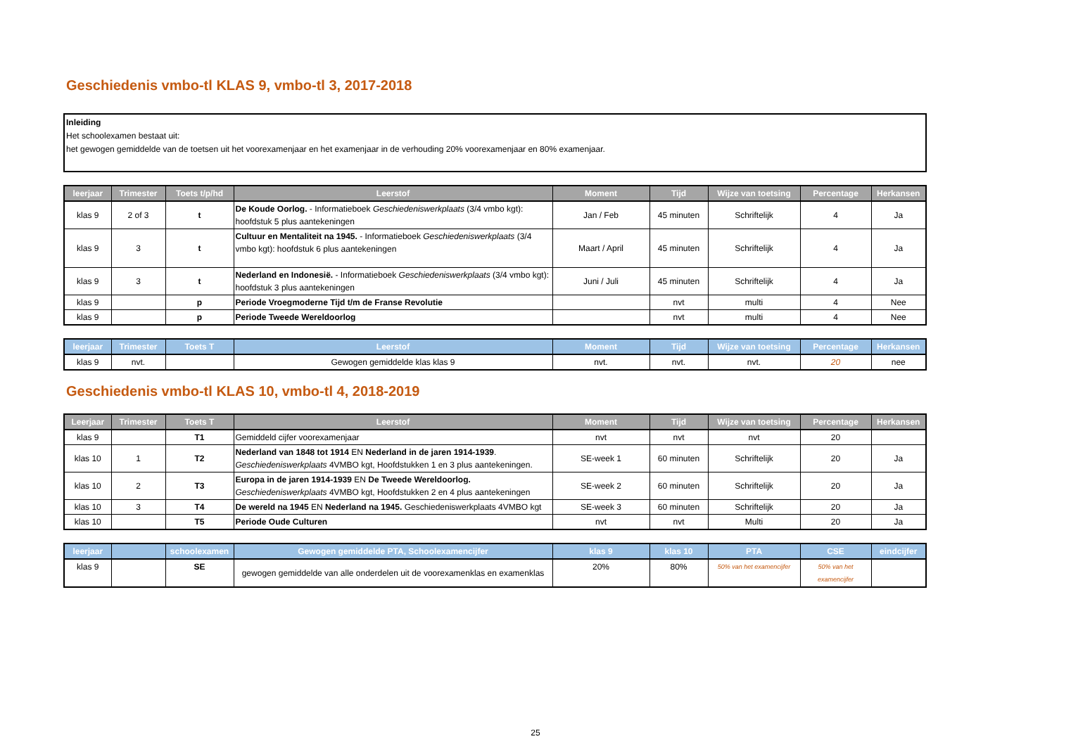Geschiedenis vmbo-tl KLAS 9, vmbo-tl 3, 2017-2018
Inleiding
Het schoolexamen bestaat uit:
het gewogen gemiddelde van de toetsen uit het voorexamenjaar en het examenjaar in de verhouding 20% voorexamenjaar en 80% examenjaar.
| leerjaar | Trimester | Toets t/p/hd | Leerstof | Moment | Tijd | Wijze van toetsing | Percentage | Herkansen |
| --- | --- | --- | --- | --- | --- | --- | --- | --- |
| klas 9 | 2 of 3 | t | De Koude Oorlog. - Informatieboek Geschiedeniswerkplaats (3/4 vmbo kgt): hoofdstuk 5 plus aantekeningen | Jan / Feb | 45 minuten | Schriftelijk | 4 | Ja |
| klas 9 | 3 | t | Cultuur en Mentaliteit na 1945. - Informatieboek Geschiedeniswerkplaats (3/4 vmbo kgt): hoofdstuk 6 plus aantekeningen | Maart / April | 45 minuten | Schriftelijk | 4 | Ja |
| klas 9 | 3 | t | Nederland en Indonesië. - Informatieboek Geschiedeniswerkplaats (3/4 vmbo kgt): hoofdstuk 3 plus aantekeningen | Juni / Juli | 45 minuten | Schriftelijk | 4 | Ja |
| klas 9 | | p | Periode Vroegmoderne Tijd t/m de Franse Revolutie | | nvt | multi | 4 | Nee |
| klas 9 | | p | Periode Tweede Wereldoorlog | | nvt | multi | 4 | Nee |
| leerjaar | Trimester | Toets T | Leerstof | Moment | Tijd | Wijze van toetsing | Percentage | Herkansen |
| --- | --- | --- | --- | --- | --- | --- | --- | --- |
| klas 9 | nvt. | | Gewogen gemiddelde klas klas 9 | nvt. | nvt. | nvt. | 20 | nee |
Geschiedenis vmbo-tl KLAS 10, vmbo-tl 4, 2018-2019
| Leerjaar | Trimester | Toets T | Leerstof | Moment | Tijd | Wijze van toetsing | Percentage | Herkansen |
| --- | --- | --- | --- | --- | --- | --- | --- | --- |
| klas 9 | | T1 | Gemiddeld cijfer voorexamenjaar | nvt | nvt | nvt | 20 | |
| klas 10 | 1 | T2 | Nederland van 1848 tot 1914 EN Nederland in de jaren 1914-1939 . Geschiedeniswerkplaats 4VMBO kgt, Hoofdstukken 1 en 3 plus aantekeningen. | SE-week 1 | 60 minuten | Schriftelijk | 20 | Ja |
| klas 10 | 2 | T3 | Europa in de jaren 1914-1939 EN De Tweede Wereldoorlog. Geschiedeniswerkplaats 4VMBO kgt, Hoofdstukken 2 en 4 plus aantekeningen | SE-week 2 | 60 minuten | Schriftelijk | 20 | Ja |
| klas 10 | 3 | T4 | De wereld na 1945 EN Nederland na 1945. Geschiedeniswerkplaats 4VMBO kgt | SE-week 3 | 60 minuten | Schriftelijk | 20 | Ja |
| klas 10 | | T5 | Periode Oude Culturen | nvt | nvt | Multi | 20 | Ja |
| leerjaar | | schoolexamen | Gewogen gemiddelde PTA, Schoolexamencijfer | klas 9 | klas 10 | PTA | CSE | eindcijfer |
| --- | --- | --- | --- | --- | --- | --- | --- | --- |
| klas 9 | | SE | gewogen gemiddelde van alle onderdelen uit de voorexamenklas en examenklas | 20% | 80% | 50% van het examencijfer | 50% van het examencijfer | |
25